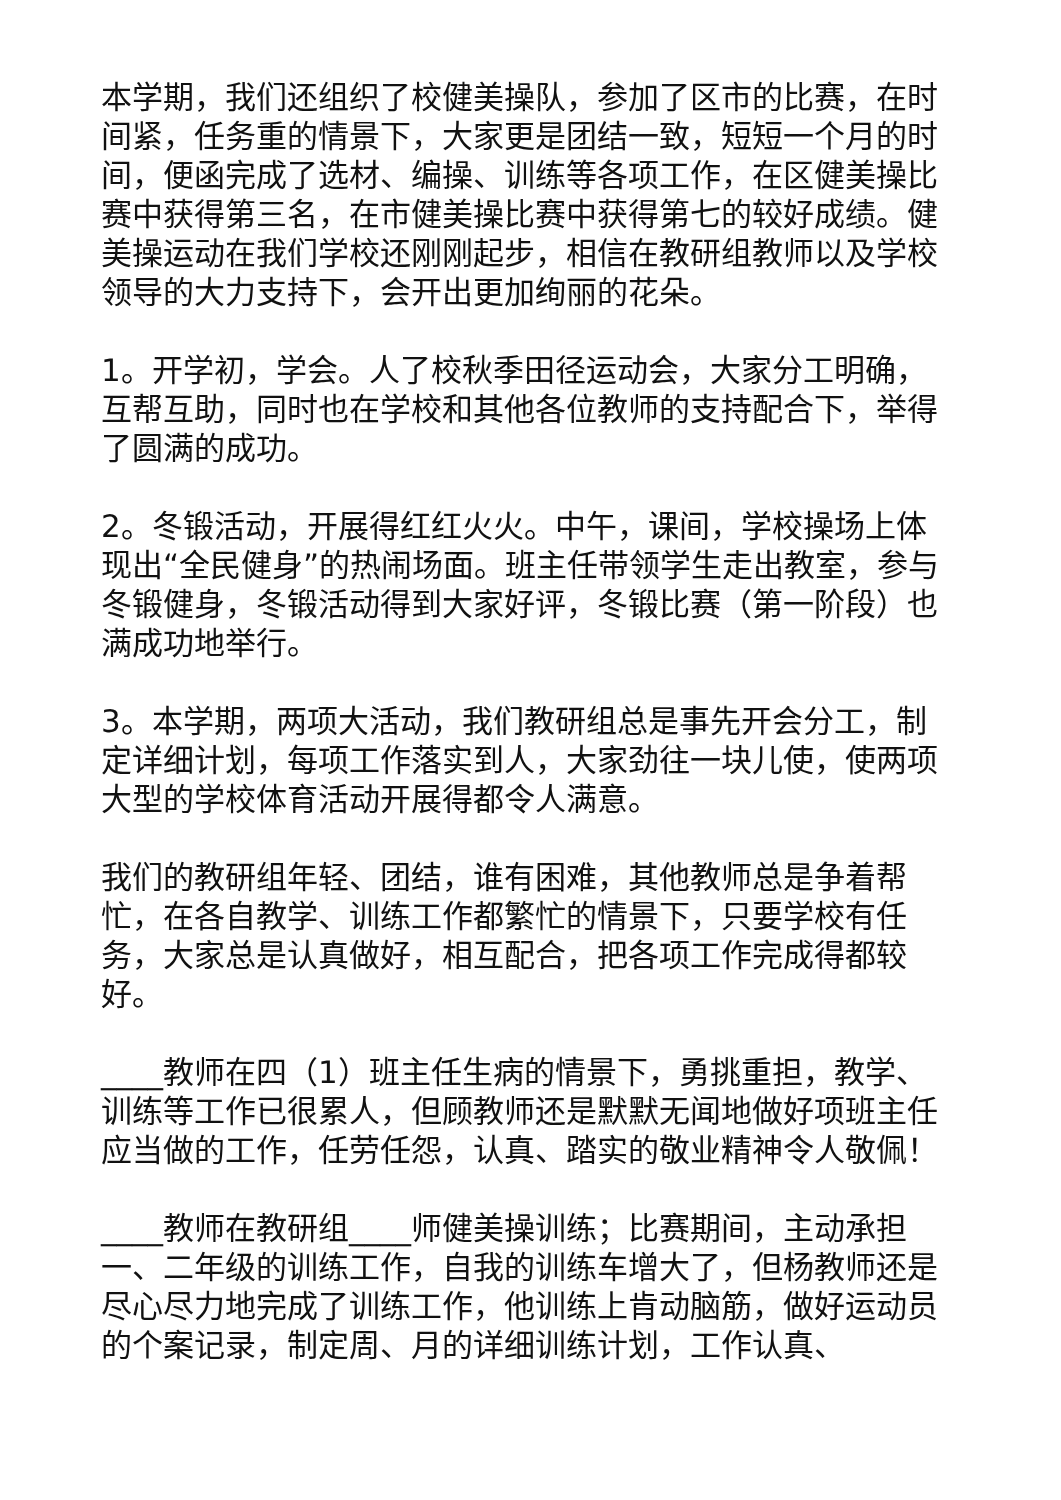本学期，我们还组织了校健美操队，参加了区市的比赛，在时间紧，任务重的情景下，大家更是团结一致，短短一个月的时间，便函完成了选材、编操、训练等各项工作，在区健美操比赛中获得第三名，在市健美操比赛中获得第七的较好成绩。健美操运动在我们学校还刚刚起步，相信在教研组教师以及学校领导的大力支持下，会开出更加绚丽的花朵。
1。开学初，学会。人了校秋季田径运动会，大家分工明确，互帮互助，同时也在学校和其他各位教师的支持配合下，举得了圆满的成功。
2。冬锻活动，开展得红红火火。中午，课间，学校操场上体现出“全民健身”的热闹场面。班主任带领学生走出教室，参与冬锻健身，冬锻活动得到大家好评，冬锻比赛（第一阶段）也满成功地举行。
3。本学期，两项大活动，我们教研组总是事先开会分工，制定详细计划，每项工作落实到人，大家劲往一块儿使，使两项大型的学校体育活动开展得都令人满意。
我们的教研组年轻、团结，谁有困难，其他教师总是争着帮忙，在各自教学、训练工作都繁忙的情景下，只要学校有任务，大家总是认真做好，相互配合，把各项工作完成得都较好。
____教师在四（1）班主任生病的情景下，勇挑重担，教学、训练等工作已很累人，但顾教师还是默默无闻地做好项班主任应当做的工作，任劳任怨，认真、踏实的敬业精神令人敬佩！
____教师在教研组____师健美操训练；比赛期间，主动承担一、二年级的训练工作，自我的训练车增大了，但杨教师还是尽心尽力地完成了训练工作，他训练上肯动脑筋，做好运动员的个案记录，制定周、月的详细训练计划，工作认真、